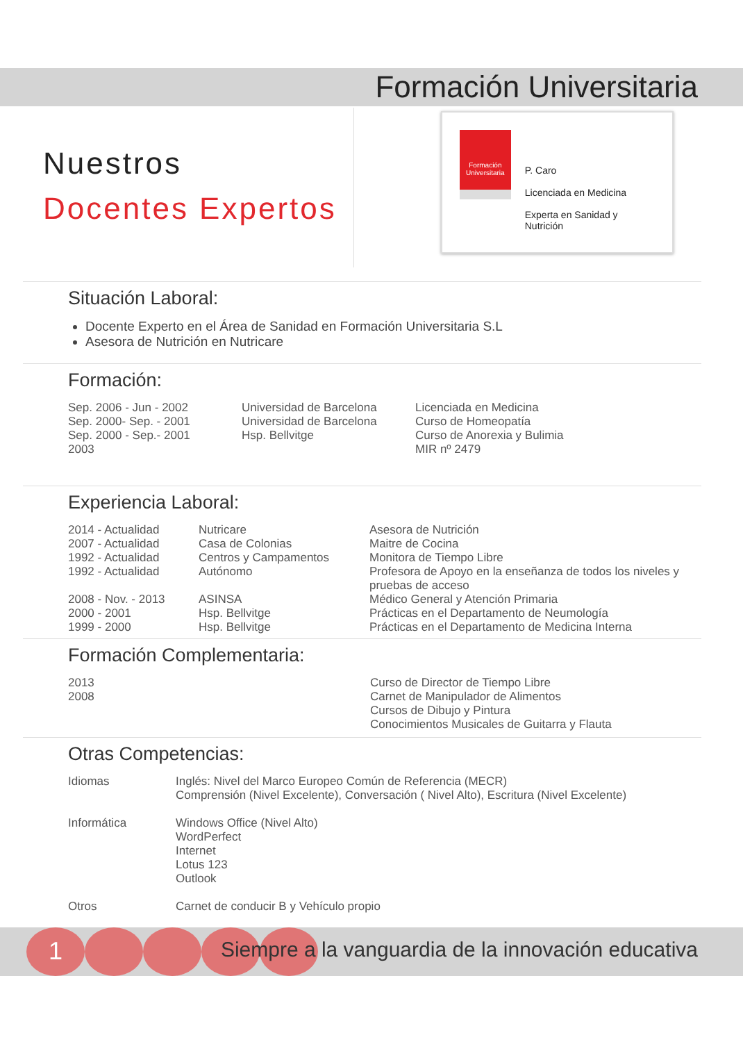Formación Universitaria
Nuestros
Docentes Expertos
Formación Universitaria
P. Caro
Licenciada en Medicina
Experta en Sanidad y Nutrición
Situación Laboral:
Docente Experto en el Área de Sanidad en Formación Universitaria S.L
Asesora de Nutrición en Nutricare
Formación:
| Sep. 2006 - Jun - 2002 Sep. 2000- Sep. - 2001 Sep. 2000 - Sep.- 2001 2003 | Universidad de Barcelona Universidad de Barcelona Hsp. Bellvitge | Licenciada en Medicina Curso de Homeopatía Curso de Anorexia y Bulimia MIR nº 2479 |
Experiencia Laboral:
| 2014 - Actualidad 2007 - Actualidad 1992 - Actualidad 1992 - Actualidad 2008 - Nov. - 2013 2000 - 2001 1999 - 2000 | Nutricare Casa de Colonias Centros y Campamentos Autónomo ASINSA Hsp. Bellvitge Hsp. Bellvitge | Asesora de Nutrición Maitre de Cocina Monitora de Tiempo Libre Profesora de Apoyo en la enseñanza de todos los niveles y pruebas de acceso Médico General y Atención Primaria Prácticas en el Departamento de Neumología Prácticas en el Departamento de Medicina Interna |
Formación Complementaria:
| 2013 2008 | Curso de Director de Tiempo Libre Carnet de Manipulador de Alimentos Cursos de Dibujo y Pintura Conocimientos Musicales de Guitarra y Flauta |
Otras Competencias:
| Idiomas | Inglés: Nivel del Marco Europeo Común de Referencia (MECR) Comprensión (Nivel Excelente), Conversación ( Nivel Alto), Escritura (Nivel Excelente) |
| Informática | Windows Office (Nivel Alto) WordPerfect Internet Lotus 123 Outlook |
| Otros | Carnet de conducir B y Vehículo propio |
1
Siempre a la vanguardia de la innovación educativa